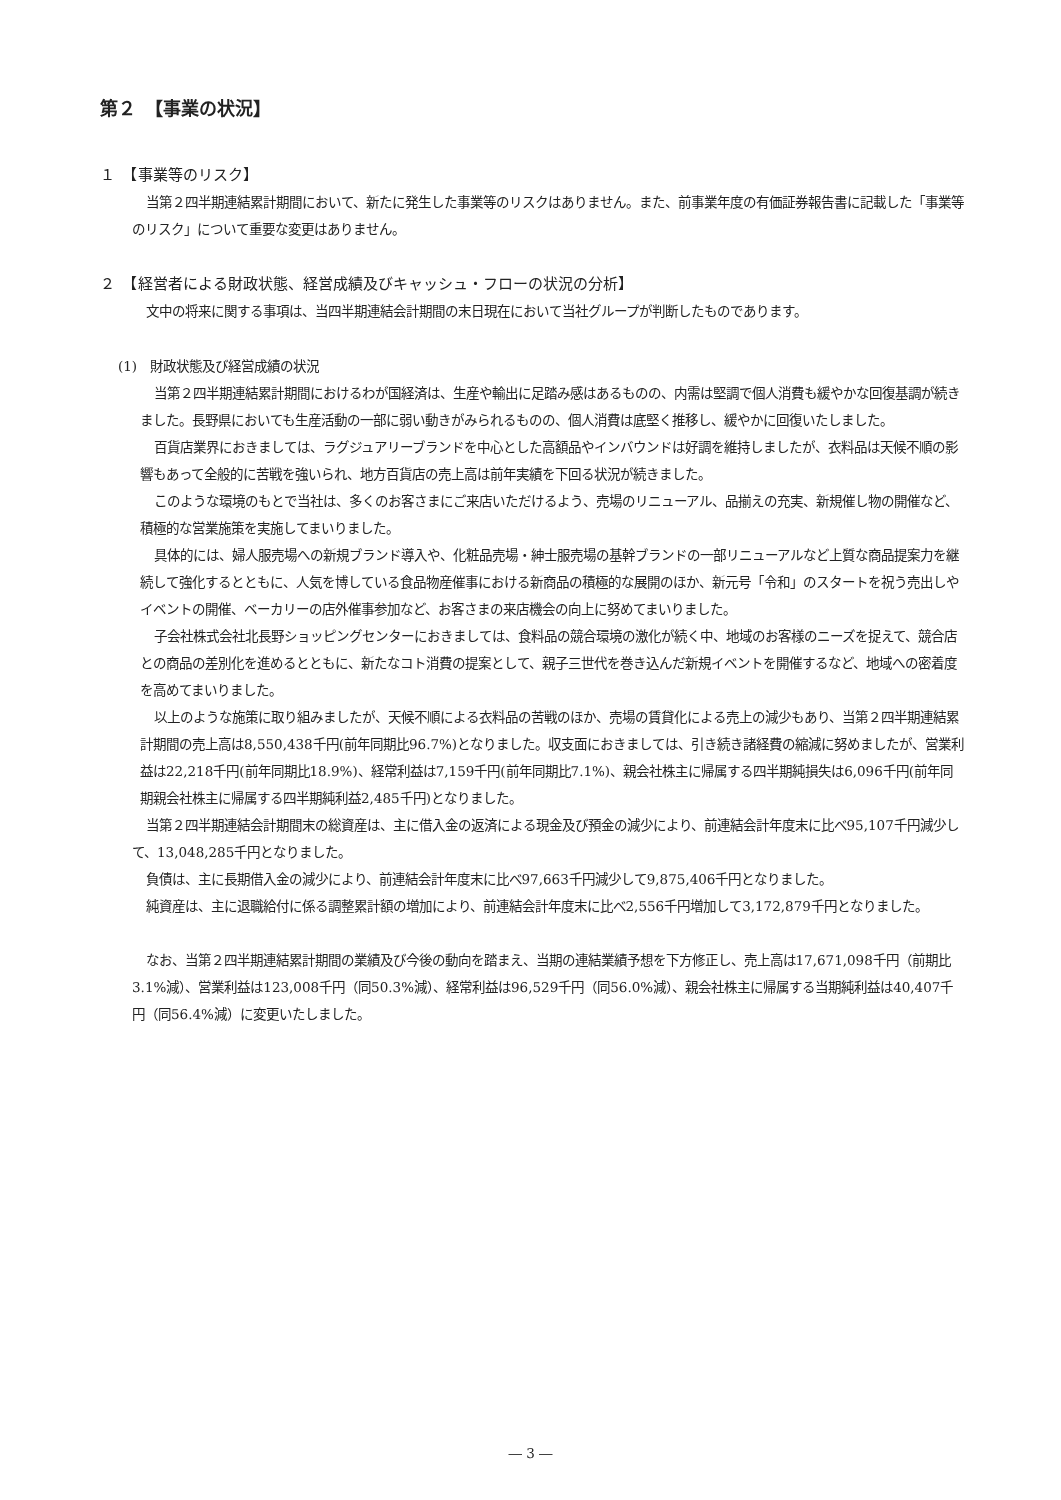第２　【事業の状況】
１　【事業等のリスク】
当第２四半期連結累計期間において、新たに発生した事業等のリスクはありません。また、前事業年度の有価証券報告書に記載した「事業等のリスク」について重要な変更はありません。
２　【経営者による財政状態、経営成績及びキャッシュ・フローの状況の分析】
文中の将来に関する事項は、当四半期連結会計期間の末日現在において当社グループが判断したものであります。
(1)　財政状態及び経営成績の状況
当第２四半期連結累計期間におけるわが国経済は、生産や輸出に足踏み感はあるものの、内需は堅調で個人消費も緩やかな回復基調が続きました。長野県においても生産活動の一部に弱い動きがみられるものの、個人消費は底堅く推移し、緩やかに回復いたしました。
百貨店業界におきましては、ラグジュアリーブランドを中心とした高額品やインバウンドは好調を維持しましたが、衣料品は天候不順の影響もあって全般的に苦戦を強いられ、地方百貨店の売上高は前年実績を下回る状況が続きました。
このような環境のもとで当社は、多くのお客さまにご来店いただけるよう、売場のリニューアル、品揃えの充実、新規催し物の開催など、積極的な営業施策を実施してまいりました。
具体的には、婦人服売場への新規ブランド導入や、化粧品売場・紳士服売場の基幹ブランドの一部リニューアルなど上質な商品提案力を継続して強化するとともに、人気を博している食品物産催事における新商品の積極的な展開のほか、新元号「令和」のスタートを祝う売出しやイベントの開催、ベーカリーの店外催事参加など、お客さまの来店機会の向上に努めてまいりました。
子会社株式会社北長野ショッピングセンターにおきましては、食料品の競合環境の激化が続く中、地域のお客様のニーズを捉えて、競合店との商品の差別化を進めるとともに、新たなコト消費の提案として、親子三世代を巻き込んだ新規イベントを開催するなど、地域への密着度を高めてまいりました。
以上のような施策に取り組みましたが、天候不順による衣料品の苦戦のほか、売場の賃貸化による売上の減少もあり、当第２四半期連結累計期間の売上高は8,550,438千円(前年同期比96.7%)となりました。収支面におきましては、引き続き諸経費の縮減に努めましたが、営業利益は22,218千円(前年同期比18.9%)、経常利益は7,159千円(前年同期比7.1%)、親会社株主に帰属する四半期純損失は6,096千円(前年同期親会社株主に帰属する四半期純利益2,485千円)となりました。
当第２四半期連結会計期間末の総資産は、主に借入金の返済による現金及び預金の減少により、前連結会計年度末に比べ95,107千円減少して、13,048,285千円となりました。
負債は、主に長期借入金の減少により、前連結会計年度末に比べ97,663千円減少して9,875,406千円となりました。
純資産は、主に退職給付に係る調整累計額の増加により、前連結会計年度末に比べ2,556千円増加して3,172,879千円となりました。
なお、当第２四半期連結累計期間の業績及び今後の動向を踏まえ、当期の連結業績予想を下方修正し、売上高は17,671,098千円（前期比3.1%減）、営業利益は123,008千円（同50.3%減）、経常利益は96,529千円（同56.0%減）、親会社株主に帰属する当期純利益は40,407千円（同56.4%減）に変更いたしました。
― 3 ―